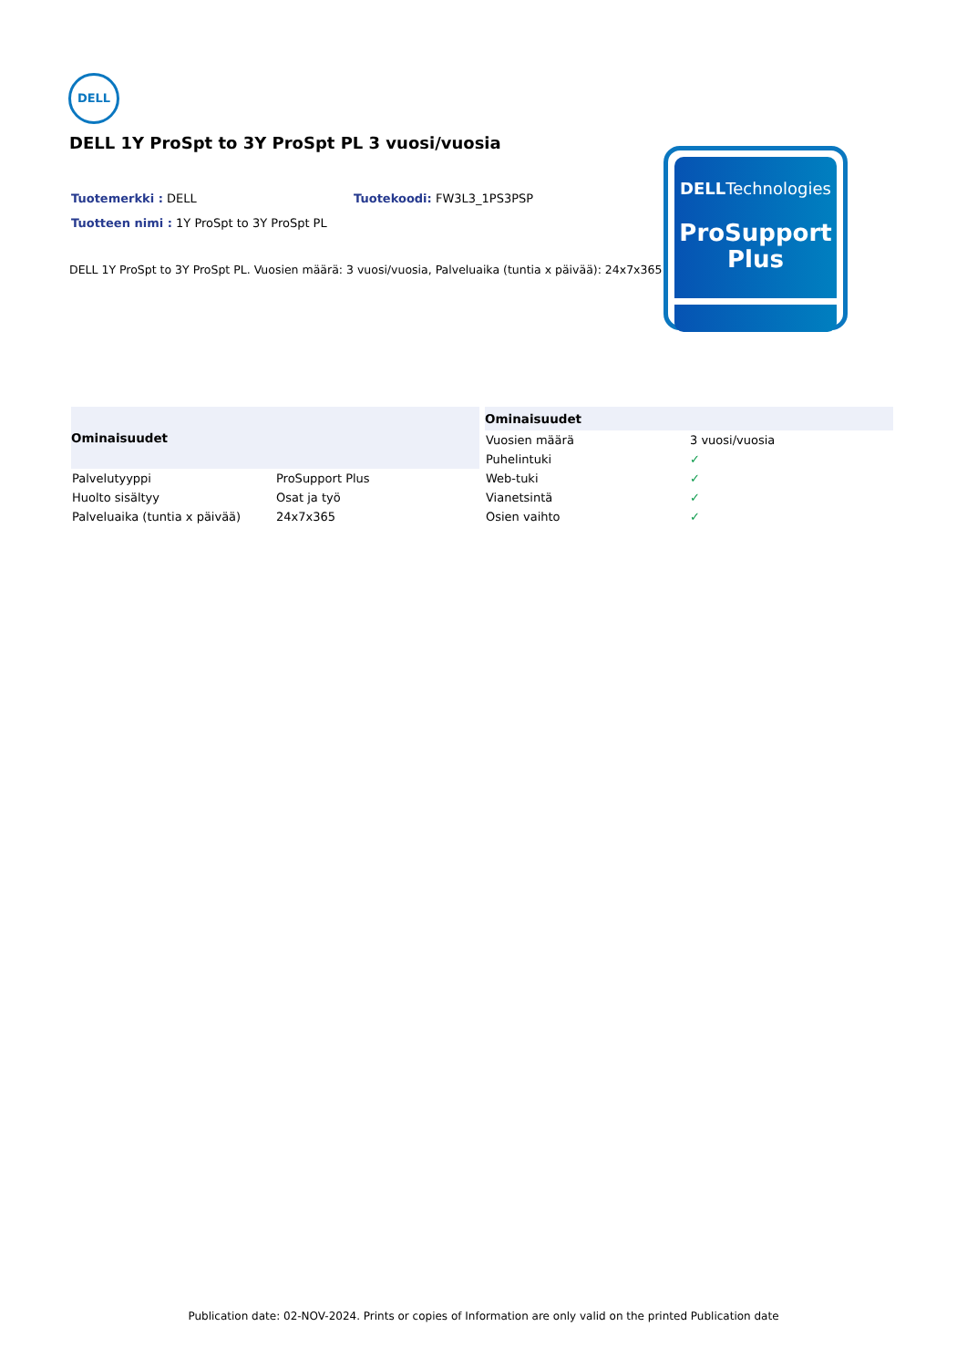DELL
DELL 1Y ProSpt to 3Y ProSpt PL 3 vuosi/vuosia
Tuotemerkki : DELL Tuotekoodi: FW3L3_1PS3PSP
Tuotteen nimi : 1Y ProSpt to 3Y ProSpt PL
DELL 1Y ProSpt to 3Y ProSpt PL. Vuosien määrä: 3 vuosi/vuosia, Palveluaika (tuntia x päivää): 24x7x365
DELLTechnologies
ProSupport
Plus
| Ominaisuudet | |
| --- | --- |
| Palvelutyyppi | ProSupport Plus |
| Huolto sisältyy | Osat ja työ |
| Palveluaika (tuntia x päivää) | 24x7x365 |
| Ominaisuudet | |
| --- | --- |
| Vuosien määrä | 3 vuosi/vuosia |
| Puhelintuki | ✓ |
| Web-tuki | ✓ |
| Vianetsintä | ✓ |
| Osien vaihto | ✓ |
Publication date: 02-NOV-2024. Prints or copies of Information are only valid on the printed Publication date